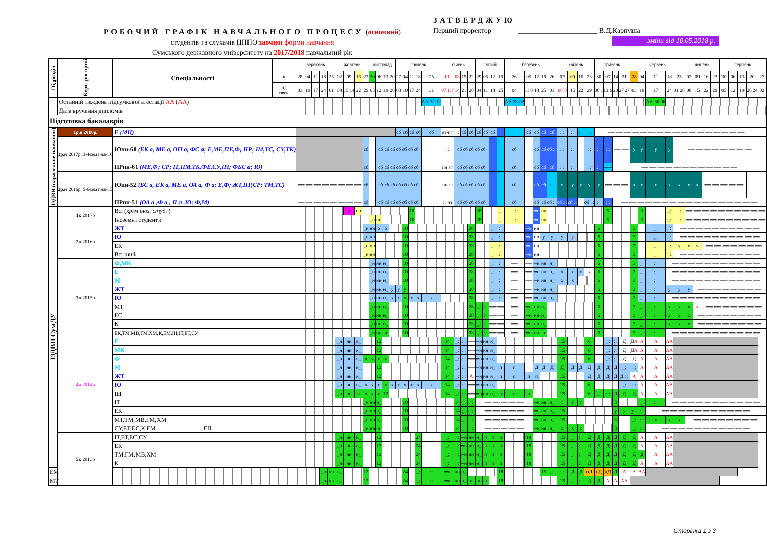РОБОЧИЙ ГРАФІК НАВЧАЛЬНОГО ПРОЦЕСУ (основний)
студентів та слухачів ЦППО заочної форми навчання
Сумського державного університету на 2017/2018 навчальний рік
ЗАТВЕРДЖУЮ
Перший проректор ______________________ В.Д.Карпуша
зміни від 10.05.2018 р.
| Підрозділ | Курс, рік прий | Спеціальності | | вересень | | | | | жовтень | | | | листопад | | | | грудень | | | | | січень | | | | лютий | | | | березень | | | | | квітень | | | | травень | | | | червень | | | | | липень | | | | серпень | | | | |
| | | | пн | 28 | 04 | 11 | 18 | 25 | 02 | 09 | 16 | 23 | 30 | 06 | 13 | 20 | 27 | 04 | 11 | 18 | 25 | 01 | 08 | 15 | 22 | 29 | 05 | 12 | 19 | 26 | 05 | 12 | 19 | 26 | 02 | 09 | 16 | 23 | 30 | 07 | 14 | 21 | 28 | 04 | 11 | 18 | 25 | 02 | 09 | 16 | 23 | 30 | 06 | 13 | 20 | 27 |
| | | | нд свята | 03 | 10 | 17 | 24 | 01 | 08 | 15 14 | 22 | 29 | 05 | 12 | 19 | 26 | 03 | 10 | 17 | 24 | 31 | 07 1,7 | 14 | 21 | 28 | 04 | 11 | 18 | 25 | 04 | 11 8 | 18 | 25 | 01 | 08 8 | 15 | 22 | 29 | 06 1 | 13 9 | 20 | 27 27 | 03 | 10 | 17 | 24 | 01 28 | 08 | 15 | 22 | 29 | 05 | 12 | 19 | 26 24 | 02 |
| | Останній тиждень підсумкової атестації АА ( АА ) | | | | | | | | | | | | | | | | | | | | АА 31.12 | | | | | | | | | АА 28.02 | | | | | | | | | | | | | | | АА 30.06 | | | | | | | | | | | |
| | Дата вручення дипломів | | | | | | | | | | | | | | | | | | | | | | | | | | | | | | | | | | | | | | | | | | | | | | | | | | | | | | | |
| Підготовка бакалаврів | | | | | | | | | | | | | | | | | | | | | | | | | | | | | | | | | | | | | | | | | | | | | | | | | | | | | | | | |
| ІЗДВН (паралельне навчання) | 1р.н 2016р. | Е (МЦ) | | | | | | | | | | | | | | | сб | сб | сб | сб | сб | вт-пт | : : | сб | сб | сб | сб | сб | | | сб | сб | сб | сб | : : | : : | : : | : : | ══ ══ ══ ══ ══ ══ ══ ══ ══ ══ ══ ══ ══ ══ ══ ══ ══ | | | | | | | | | | | | | | | | | |
| | 1р.н 2017р. 3-4сем план16 | Юпн-61 (ЕК а, МЕ а, ОП а, ФС а; Е,МЕ,ПЕ,Ф; ПР; ІМ,ТС; СУ,ТК) | | | | | | | | | | сб | | сб сб сб сб сб сб сб | | | | | | | | : : | сб сб сб сб сб | | | | | | | сб | | сб | сб | сб : : | : : | : : | | : : | : : | : : | ══ ══ | | у | у | у | у | ══ ══ ══ ══ ══ ══ ══ ══ | | | | | | | | | |
| | | ПРпн-61 (МЕ,Ф; СР; ІТ,ПМ,ТК,ФЕ,СУ,ІН; ФБС а; Ю) | | | | | | | | | | сб | | сб сб сб сб сб сб сб | | | | | | | | пн вт | сб сб сб сб сб | | | | | | | сб | | сб | сб | сб | : : | : : | | : : | : : | ══ | ══ ══ ══ ══ ══ ══ ══ ══ ══ ══ ══ ══ | | | | | | | | | | | | | | | |
| | 2р.н 2016р. 5-6сем план15 | Юпн-52 (БС а, ЕК а, МЕ а, ОА а, Ф а; Е,Ф; ЖТ,ПР,СР; ТМ,ТС) | | ══ ══ ══ ══ ══ ══ ══ ══ | | | | | | | | сб | | сб сб сб сб сб сб сб | | | | | | | | пн : : | сб сб сб сб сб | | | | | | | сб | | сб | сб | : : | у | у | у | у | у | ══ ══ ══ | | | х | х | х | х | х | х | х | ══ ══ ══ ══ ══ | | | | | | |
| | | ПРпн-51 (ОА а ,Ф а ; П а ,Ю; Ф,М) | | ══ ══ ══ ══ ══ ══ ══ ══ | | | | | | | | сб | | сб сб сб сб сб сб сб | | | | | | | | : : чт | сб сб сб сб сб | | | | | | | сб | | сб | сб | сб : : | сб : : | сб : : | | сб : : | : : | : : | ══ ══ ══ ══ ══ ══ ══ ══ ══ ══ ══ ══ ══ ══ ══ ══ ══ | | | | | | | | | | | | | | | |
| ІЗДВН СумДУ | 1к 2017р | Всі ( крім іноз. студ. ) | | | | | | | | _н | нн | | | | | | | | 10 | | | | | | | 28 | | | _: | : : | | ═н | нн | | | | | | | 6 | | | | 3 | | _: | : : | ══ ══ ══ ══ ══ ══ ══ ══ ══ ══ | | | | | | | | |
| | | Іноземні студенти | | | | | | | | | | | _н | нн | | | | | 10 | | | | | | | 28 | | | _: | : : | | ═н | нн | | | | | | | 6 | | | | 3 | | _: | : : | ══ ══ ══ ══ ══ ══ ══ ══ ══ ══ | | | | | | | | |
| | 2к 2016р | ЖТ | | | | | | | | | | _н | нн | о | о | | | 10 | | | | | | | 28 | | | _: | : : | | ═н | нн | | | | | | | 6 | | | | 3 | | _: | : : | ══ ══ ══ ══ ══ ══ ══ ══ ══ ══ | | | | | | | | | |
| | | Ю | | | | | | | | | | _н | нн | | | | | 10 | | | | | | | 28 | | | _: | : : | | ═н | нн | у | у | у | у | | | 6 | | | | 3 | | _: | : : | ══ ══ ══ ══ ══ ══ ══ ══ ══ ══ | | | | | | | | | |
| | | ЕК | | | | | | | | | | _н | нн | | | | | 10 | | | | | | | 28 | | | _: | : : | | ═н | нн | | | | | | | 6 | | | | 3 | | _: | : : | у | у | у | ══ ══ ══ ══ ══ ══ ══ | | | | | | |
| | | Всі інші | | | | | | | | | | _н | нн | | | | | 10 | | | | | | | 28 | | | _: | : : | | ═н | нн | | | | | | | 6 | | | | 3 | | _: | : : | ══ ══ ══ ══ ══ ══ ══ ══ ══ ══ | | | | | | | | | |
| | 3к 2015р | Ф,МК | | | | | | | | | | | _н | нн | н_ | | | 10 | | | | | | | 28 | | | _: | : : | ══ | ══ | ═н | нн | н_ | | | | | 6 | | | | 3 | _: | : : | ══ ══ ══ ══ ══ ══ ══ ══ ══ ══ ══ | | | | | | | | | | |
| | | Е | | | | | | | | | | | _н | нн | н_ | | | 10 | | | | | | | 28 | | | _: | : : | ══ | ══ | ═н | нн | н_ | х | х | х | х | 6 | | | | 3 | _: | : : | ══ ══ ══ ══ ══ ══ ══ ══ ══ ══ ══ | | | | | | | | | | |
| | | М | | | | | | | | | | | _н | нн | н_ | | | 10 | | | | | | | 28 | | | _: | : : | ══ | ══ | ═н | нн | н_ | х | х | | | 6 | | | | 3 | _: | : : | ══ ══ ══ ══ ══ ══ ══ ══ ══ ══ ══ | | | | | | | | | | |
| | | ЖТ | | | | | | | | | | | _н | нн | н_ | у | у | у | | | | | | | 28 | | | _: | : : | ══ | ══ | ═н | нн | н_ | | | | | 6 | | | | 3 | _: | : : | у | у | у | ══ ══ ══ ══ ══ ══ ══ ══ | | | | | | | |
| | | Ю | | | | | | | | | | | _н | нн | н_ | х | х | х | х | х | х | | | | 28 | | | _: | : : | ══ | ══ | ═н | нн | н_ | | | | | 6 | | | | 3 | _: | : : | ══ ══ ══ ══ ══ ══ ══ ══ ══ ══ ══ | | | | | | | | | | |
| | | МТ | | | | | | | | | | | _н | нн | н_ | | | 10 | | | | | | | 28 | _: | : : | ══ | ══ | ══ | ═н | нн | н_ | | | | | | 6 | | | | 3 | _: | : : | х | х | х | х | ══ ══ ══ ══ ══ ══ ══ | | | | | | |
| | | ЕС | | | | | | | | | | | _н | нн | н_ | | | 10 | | | | | | | 28 | _: | : : | ══ | ══ | ══ | ═н | нн | н_ | | | | | | 6 | | | | 3 | _: | : : | х | х | х | ══ ══ ══ ══ ══ ══ ══ ══ | | | | | | | |
| | | К | | | | | | | | | | | _н | нн | н_ | | | 10 | | | | | | | 28 | _: | : : | ══ | ══ | ══ | ═н | нн | н_ | | | | | | 6 | | | | 3 | _: | : : | х | х | х | ══ ══ ══ ══ ══ ══ ══ ══ | | | | | | | |
| | | ЕК,ТМ,МВ,ГМ,ХМ,К,ЕМ,ІН,ІТ,ЕТ,СУ | | | | | | | | | | | _н | нн | н | | | 10 | | | | | | | 28 | _: | : : | ══ | ══ | ══ | ═н | нн | н | | | | | | 6 | | | | 3 | _: | : : | ══ ══ ══ ══ ══ ══ ══ ══ ══ ══ ══ | | | | | | | | | | |
| | 4к 2014р | Е | | | | | | | _н | нн | н_ | | | 12 | | | | | | | | 14 | _: | : : | ══ | ═н | нн | н_ | | | | | | | 15 | | | 6 | | _: | : : | Д | Д А | А | А | АА | | | | | | | | | | |
| | | МК | | | | | | | _н | нн | н_ | | | 12 | | | | | | | | 14 | _: | : : | ══ | ═н | нн | н_ | | | | | | | 15 | | | 6 | | _: | : : | Д | Д А | А | А | АА | | | | | | | | | | |
| | | Ф | | | | | | | _н | нн | н_ | х | х | х | х | | | | | | | 14 | _: | : : | ══ | ═н | нн | н_ | | | | | | | 15 | | | 6 | | _: | : : | Д | Д | А | А | АА | | | | | | | | | | |
| | | М | | | | | | | _н | нн | н_ | | | 12 | | | | | | | | 14 | _: | : : | ══ | ═н | нн | н_ | п | п | | Д | Д | Д | Д | Д | Д | Д | Д | Д | Д | _: | : : | А | А | АА | | | | | | | | | | |
| | | ЖТ | | | | | | | _н | нн | н_ | | | 12 | | | | | | | | 14 | _: | : : | А | ═н | нн | н_ | п | п | п | п | | | 15 | | | Д | Д | Д | Д | Д : : | А | А | А | АА | | | | | | | | | | |
| | | Ю | | | | | | | _н | нн | н_ | х | х | х | х | х | х | х | х | х | х | 14 | _: | : : | ══ | ═н | нн | н_ | | | | | | | 15 | | | 6 | | | | _: | : : | А | А | АА | | | | | | | | | | |
| | | ІН | | | | | | | _н | нн | н | х | х | х | 12 | | | | | | | 14 | _: | : : | ══ | ═н | нн | н_ | п | п | п | | | | 15 | | | 6 | _: | : : | Д | Д | Д | А | А | АА | | | | | | | | | | |
| | | ІТ | | | | | | | | | | _н | нн | н_ | | | | 10 | | | | | 14 | _: | : : | ══ ══ ══ ══ ══ | | | | | | ═н | нн | н_ | т | т | т | | | | 3 | | | _: | : : | ══ ══ ══ ══ ══ ══ ══ ══ ══ ══ ══ | | | | | | | | | | |
| | | ЕК | | | | | | | | | | _н | нн | н_ | | | | 10 | | | | | 14 | _: | : : | ══ ══ ══ ══ ══ | | | | | | ═н | нн | н_ | 15 | | | | | | у | у | у : | : : | ══ ══ ══ ══ ══ ══ ══ ══ ══ ══ ══ | | | | | | | | | | | |
| | | МТ,ТМ,МВ,ГМ,ХМ | | | | | | | | | | _н | нн | н_ | | | | 10 | | | | | 14 | _: | : : | ══ ══ ══ ══ ══ | | | | | | ═н | нн | н_ | 15 | | | | | | 3 | | _: | : : | х | х | х | ══ ══ ══ ══ ══ ══ ══ ══ | | | | | | | | |
| | | СУ,ЕТ,ЕС,К,ЕМ ЕП | | | | | | | | | | _н | нн | н | | | | 10 | | | | | 14 | _: | : : | ══ ══ ══ ══ ══ | | | | | | ═н | нн | н_ | х | х | х | | | | 3 | | _: | : : | ══ ══ ══ ══ ══ ══ ══ ══ ══ ══ ══ | | | | | | | | | | | |
| | 5к 2013р | ІТ,ЕТ,ЕС,СУ | | | | | | | _н | нн | н_ | | | 12 | | | | | | 24 | | _: | : : | ═н | нн | н_ | п | п | п | | 18 | | | | 15 | _: | : : | Д | Д | Д | Д | Д | Д | А | А | АА | | | | | | | | | | |
| | | ЕК | | | | | | | _н | нн | н_ | | | 12 | | | | | | 24 | | _: | : : | ═н | нн | н_ | п | п | п | | 18 | | | | 15 | _: | : : | Д | Д | Д | Д | Д | Д | А | А | АА | | | | | | | | | | |
| | | ТМ,ГМ,МВ,ХМ | | | | | | | _н | нн | н_ | | | 12 | | | | | | 24 | | _: | : : | ═н | нн | н_ | п | п | п | | 18 | | | | 15 | _: | : : | Д | Д | Д | Д | Д | Д | Д | А | АА | | | | | | | | | | |
| | | К | | | | | | | _н | нн | н_ | | | 12 | | | | | | 24 | | _: | : : | ═н | нн | н_ | п | п | п | | 18 | | | | 15 | _: | : : | Д | Д | Д | Д | Д | Д | А | А | АА | | | | | | | | | | |
| ЕМ | | | | | | | _н | нн | н_ | | | 12 | | | | | | 24 | | _: | : : | ═н | нн | н_ | | | | | 18 | | | | 15 | _: | : : | Д | Д | пД | пД | пД | Д | А | А | АА | | | | | | | | | | | | |
| МТ | | | | | | | _н | нн | н_ | | | 12 | | | | | | 24 | | _: | : : | ═н | нн | н_ | п | п | п | | 18 | | | | | | 13 | _: | : : | Д | Д | А | А | АА | | | | | | | | | | | | | | |
Сторінка 1 з 3